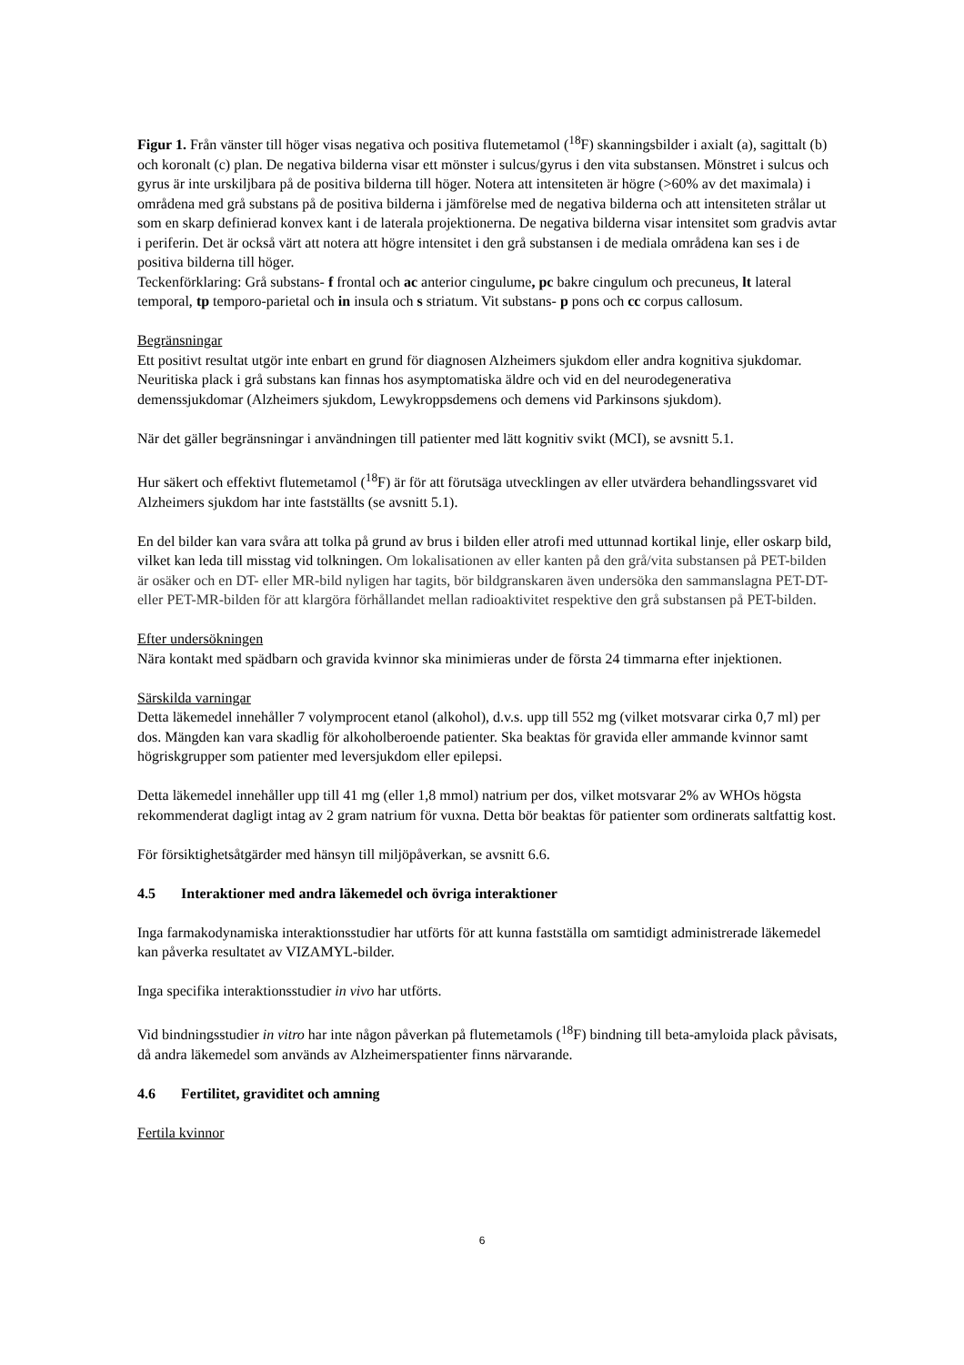Figur 1. Från vänster till höger visas negativa och positiva flutemetamol (<sup>18</sup>F) skanningsbilder i axialt (a), sagittalt (b) och koronalt (c) plan. De negativa bilderna visar ett mönster i sulcus/gyrus i den vita substansen. Mönstret i sulcus och gyrus är inte urskiljbara på de positiva bilderna till höger. Notera att intensiteten är högre (>60% av det maximala) i områdena med grå substans på de positiva bilderna i jämförelse med de negativa bilderna och att intensiteten strålar ut som en skarp definierad konvex kant i de laterala projektionerna. De negativa bilderna visar intensitet som gradvis avtar i periferin. Det är också värt att notera att högre intensitet i den grå substansen i de mediala områdena kan ses i de positiva bilderna till höger.
Teckenförklaring: Grå substans- f frontal och ac anterior cingulume, pc bakre cingulum och precuneus, lt lateral temporal, tp temporo-parietal och in insula och s striatum. Vit substans- p pons och cc corpus callosum.
Begränsningar
Ett positivt resultat utgör inte enbart en grund för diagnosen Alzheimers sjukdom eller andra kognitiva sjukdomar. Neuritiska plack i grå substans kan finnas hos asymptomatiska äldre och vid en del neurodegenerativa demenssjukdomar (Alzheimers sjukdom, Lewykroppsdemens och demens vid Parkinsons sjukdom).
När det gäller begränsningar i användningen till patienter med lätt kognitiv svikt (MCI), se avsnitt 5.1.
Hur säkert och effektivt flutemetamol (<sup>18</sup>F) är för att förutsäga utvecklingen av eller utvärdera behandlingssvaret vid Alzheimers sjukdom har inte fastställts (se avsnitt 5.1).
En del bilder kan vara svåra att tolka på grund av brus i bilden eller atrofi med uttunnad kortikal linje, eller oskarp bild, vilket kan leda till misstag vid tolkningen. Om lokalisationen av eller kanten på den grå/vita substansen på PET-bilden är osäker och en DT- eller MR-bild nyligen har tagits, bör bildgranskaren även undersöka den sammanslagna PET-DT- eller PET-MR-bilden för att klargöra förhållandet mellan radioaktivitet respektive den grå substansen på PET-bilden.
Efter undersökningen
Nära kontakt med spädbarn och gravida kvinnor ska minimieras under de första 24 timmarna efter injektionen.
Särskilda varningar
Detta läkemedel innehåller 7 volymprocent etanol (alkohol), d.v.s. upp till 552 mg (vilket motsvarar cirka 0,7 ml) per dos. Mängden kan vara skadlig för alkoholberoende patienter. Ska beaktas för gravida eller ammande kvinnor samt högriskgrupper som patienter med leversjukdom eller epilepsi.
Detta läkemedel innehåller upp till 41 mg (eller 1,8 mmol) natrium per dos, vilket motsvarar 2% av WHOs högsta rekommenderat dagligt intag av 2 gram natrium för vuxna. Detta bör beaktas för patienter som ordinerats saltfattig kost.
För försiktighetsåtgärder med hänsyn till miljöpåverkan, se avsnitt 6.6.
4.5 Interaktioner med andra läkemedel och övriga interaktioner
Inga farmakodynamiska interaktionsstudier har utförts för att kunna fastställa om samtidigt administrerade läkemedel kan påverka resultatet av VIZAMYL-bilder.
Inga specifika interaktionsstudier in vivo har utförts.
Vid bindningsstudier in vitro har inte någon påverkan på flutemetamols (<sup>18</sup>F) bindning till beta-amyloida plack påvisats, då andra läkemedel som används av Alzheimerspatienter finns närvarande.
4.6 Fertilitet, graviditet och amning
Fertila kvinnor
6